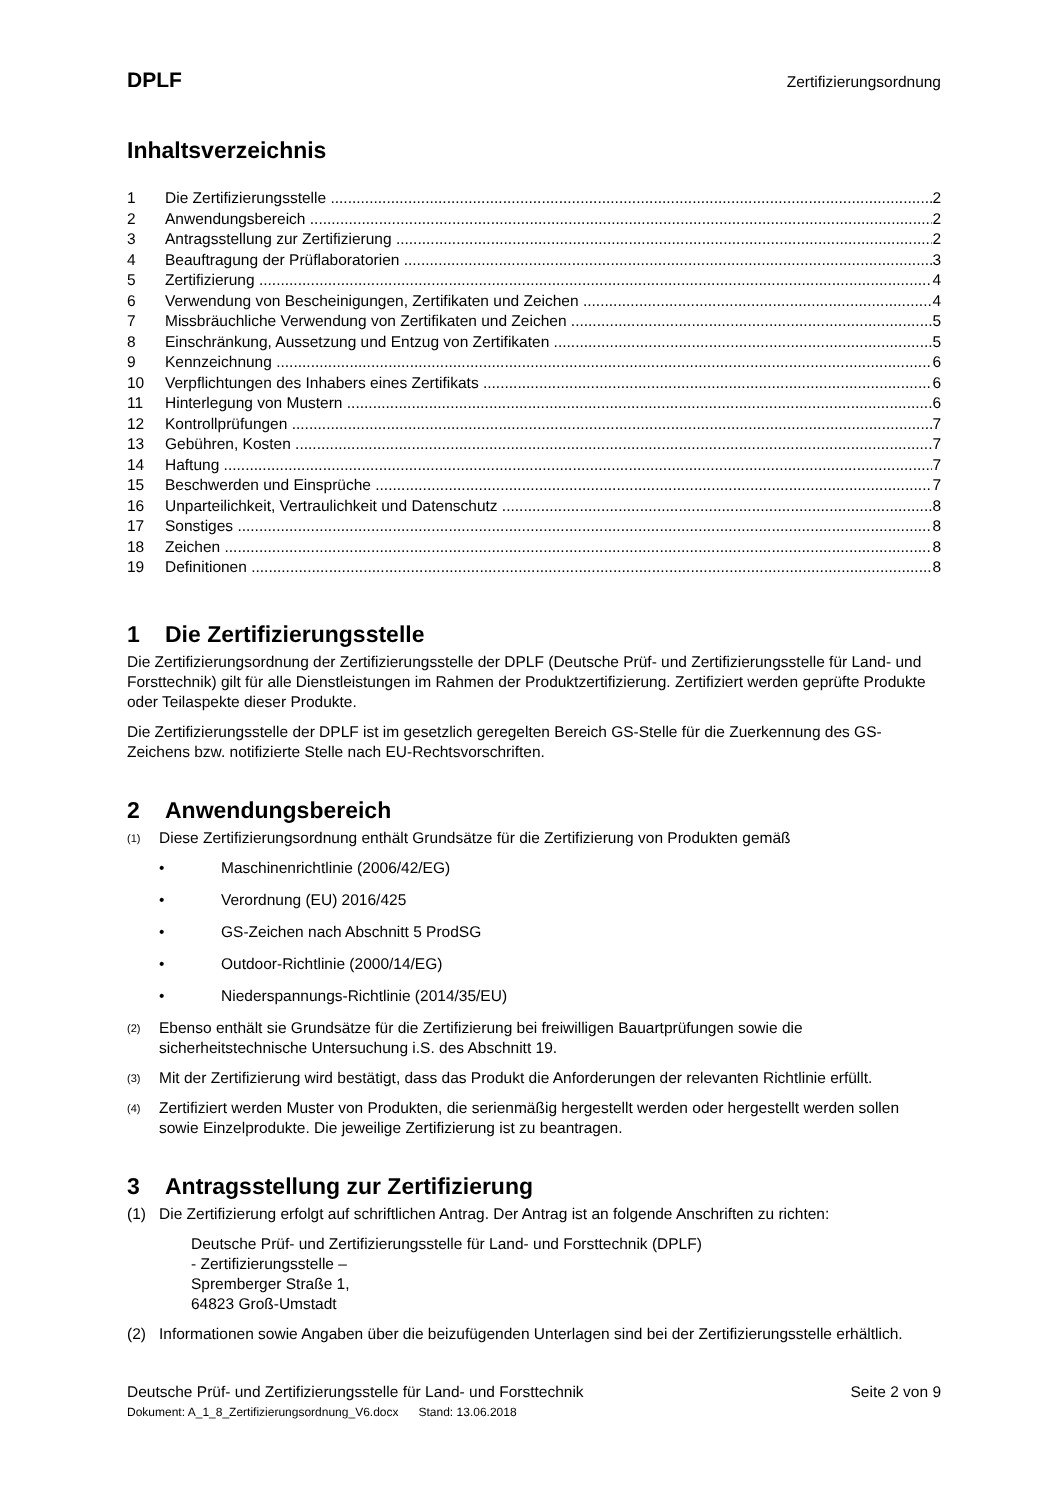DPLF Zertifizierungsordnung
Inhaltsverzeichnis
1 Die Zertifizierungsstelle 2
2 Anwendungsbereich 2
3 Antragsstellung zur Zertifizierung 2
4 Beauftragung der Prüflaboratorien 3
5 Zertifizierung 4
6 Verwendung von Bescheinigungen, Zertifikaten und Zeichen 4
7 Missbräuchliche Verwendung von Zertifikaten und Zeichen 5
8 Einschränkung, Aussetzung und Entzug von Zertifikaten 5
9 Kennzeichnung 6
10 Verpflichtungen des Inhabers eines Zertifikats 6
11 Hinterlegung von Mustern 6
12 Kontrollprüfungen 7
13 Gebühren, Kosten 7
14 Haftung 7
15 Beschwerden und Einsprüche 7
16 Unparteilichkeit, Vertraulichkeit und Datenschutz 8
17 Sonstiges 8
18 Zeichen 8
19 Definitionen 8
1 Die Zertifizierungsstelle
Die Zertifizierungsordnung der Zertifizierungsstelle der DPLF (Deutsche Prüf- und Zertifizierungsstelle für Land- und Forsttechnik) gilt für alle Dienstleistungen im Rahmen der Produktzertifizierung. Zertifiziert werden geprüfte Produkte oder Teilaspekte dieser Produkte.
Die Zertifizierungsstelle der DPLF ist im gesetzlich geregelten Bereich GS-Stelle für die Zuerkennung des GS-Zeichens bzw. notifizierte Stelle nach EU-Rechtsvorschriften.
2 Anwendungsbereich
(1) Diese Zertifizierungsordnung enthält Grundsätze für die Zertifizierung von Produkten gemäß
• Maschinenrichtlinie (2006/42/EG)
• Verordnung (EU) 2016/425
• GS-Zeichen nach Abschnitt 5 ProdSG
• Outdoor-Richtlinie (2000/14/EG)
• Niederspannungs-Richtlinie (2014/35/EU)
(2) Ebenso enthält sie Grundsätze für die Zertifizierung bei freiwilligen Bauartprüfungen sowie die sicherheitstechnische Untersuchung i.S. des Abschnitt 19.
(3) Mit der Zertifizierung wird bestätigt, dass das Produkt die Anforderungen der relevanten Richtlinie erfüllt.
(4) Zertifiziert werden Muster von Produkten, die serienmäßig hergestellt werden oder hergestellt werden sollen sowie Einzelprodukte. Die jeweilige Zertifizierung ist zu beantragen.
3 Antragsstellung zur Zertifizierung
(1) Die Zertifizierung erfolgt auf schriftlichen Antrag. Der Antrag ist an folgende Anschriften zu richten:
Deutsche Prüf- und Zertifizierungsstelle für Land- und Forsttechnik (DPLF)
- Zertifizierungsstelle –
Spremberger Straße 1,
64823 Groß-Umstadt
(2) Informationen sowie Angaben über die beizufügenden Unterlagen sind bei der Zertifizierungsstelle erhältlich.
Deutsche Prüf- und Zertifizierungsstelle für Land- und Forsttechnik Seite 2 von 9
Dokument: A_1_8_Zertifizierungsordnung_V6.docx Stand: 13.06.2018